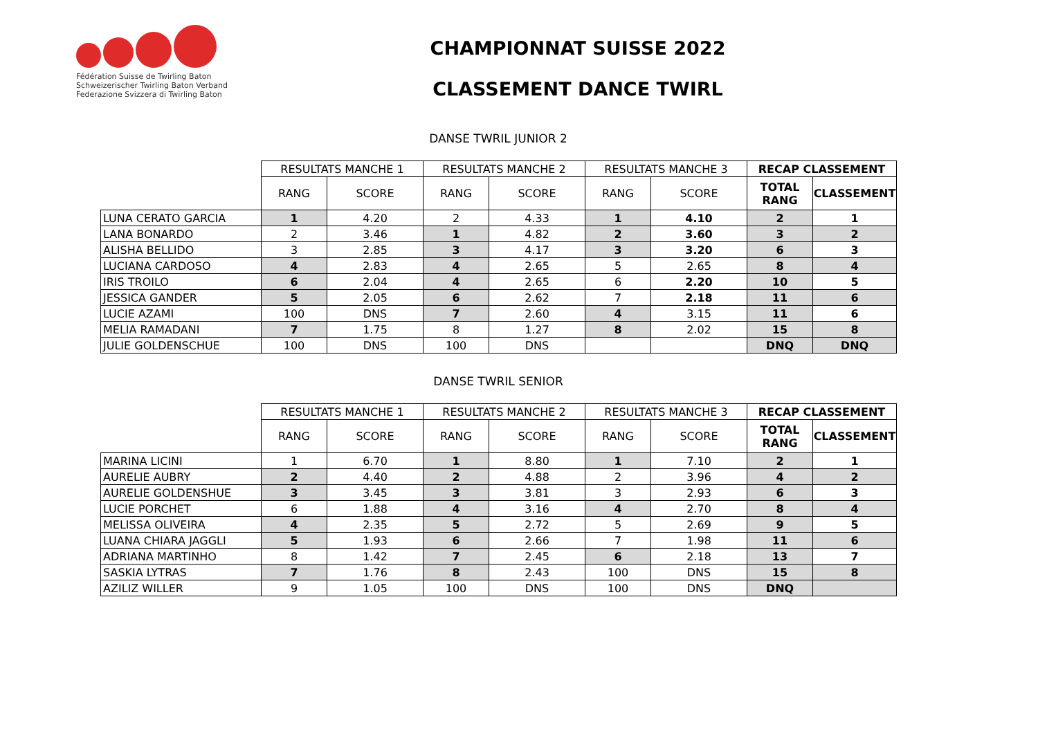Fédération Suisse de Twirling Baton
Schweizerischer Twirling Baton Verband
Federazione Svizzera di Twirling Baton
CHAMPIONNAT SUISSE 2022
CLASSEMENT DANCE TWIRL
DANSE TWRIL JUNIOR 2
| | RESULTATS MANCHE 1 | | RESULTATS MANCHE 2 | | RESULTATS MANCHE 3 | | RECAP CLASSEMENT | |
| | RANG | SCORE | RANG | SCORE | RANG | SCORE | TOTAL RANG | CLASSEMENT |
| LUNA CERATO GARCIA | 1 | 4.20 | 2 | 4.33 | 1 | 4.10 | 2 | 1 |
| LANA BONARDO | 2 | 3.46 | 1 | 4.82 | 2 | 3.60 | 3 | 2 |
| ALISHA BELLIDO | 3 | 2.85 | 3 | 4.17 | 3 | 3.20 | 6 | 3 |
| LUCIANA CARDOSO | 4 | 2.83 | 4 | 2.65 | 5 | 2.65 | 8 | 4 |
| IRIS TROILO | 6 | 2.04 | 4 | 2.65 | 6 | 2.20 | 10 | 5 |
| JESSICA GANDER | 5 | 2.05 | 6 | 2.62 | 7 | 2.18 | 11 | 6 |
| LUCIE AZAMI | 100 | DNS | 7 | 2.60 | 4 | 3.15 | 11 | 6 |
| MELIA RAMADANI | 7 | 1.75 | 8 | 1.27 | 8 | 2.02 | 15 | 8 |
| JULIE GOLDENSCHUE | 100 | DNS | 100 | DNS | | | DNQ | DNQ |
DANSE TWRIL SENIOR
| | RESULTATS MANCHE 1 | | RESULTATS MANCHE 2 | | RESULTATS MANCHE 3 | | RECAP CLASSEMENT | |
| | RANG | SCORE | RANG | SCORE | RANG | SCORE | TOTAL RANG | CLASSEMENT |
| MARINA LICINI | 1 | 6.70 | 1 | 8.80 | 1 | 7.10 | 2 | 1 |
| AURELIE AUBRY | 2 | 4.40 | 2 | 4.88 | 2 | 3.96 | 4 | 2 |
| AURELIE GOLDENSHUE | 3 | 3.45 | 3 | 3.81 | 3 | 2.93 | 6 | 3 |
| LUCIE PORCHET | 6 | 1.88 | 4 | 3.16 | 4 | 2.70 | 8 | 4 |
| MELISSA OLIVEIRA | 4 | 2.35 | 5 | 2.72 | 5 | 2.69 | 9 | 5 |
| LUANA CHIARA JAGGLI | 5 | 1.93 | 6 | 2.66 | 7 | 1.98 | 11 | 6 |
| ADRIANA MARTINHO | 8 | 1.42 | 7 | 2.45 | 6 | 2.18 | 13 | 7 |
| SASKIA LYTRAS | 7 | 1.76 | 8 | 2.43 | 100 | DNS | 15 | 8 |
| AZILIZ WILLER | 9 | 1.05 | 100 | DNS | 100 | DNS | DNQ | |